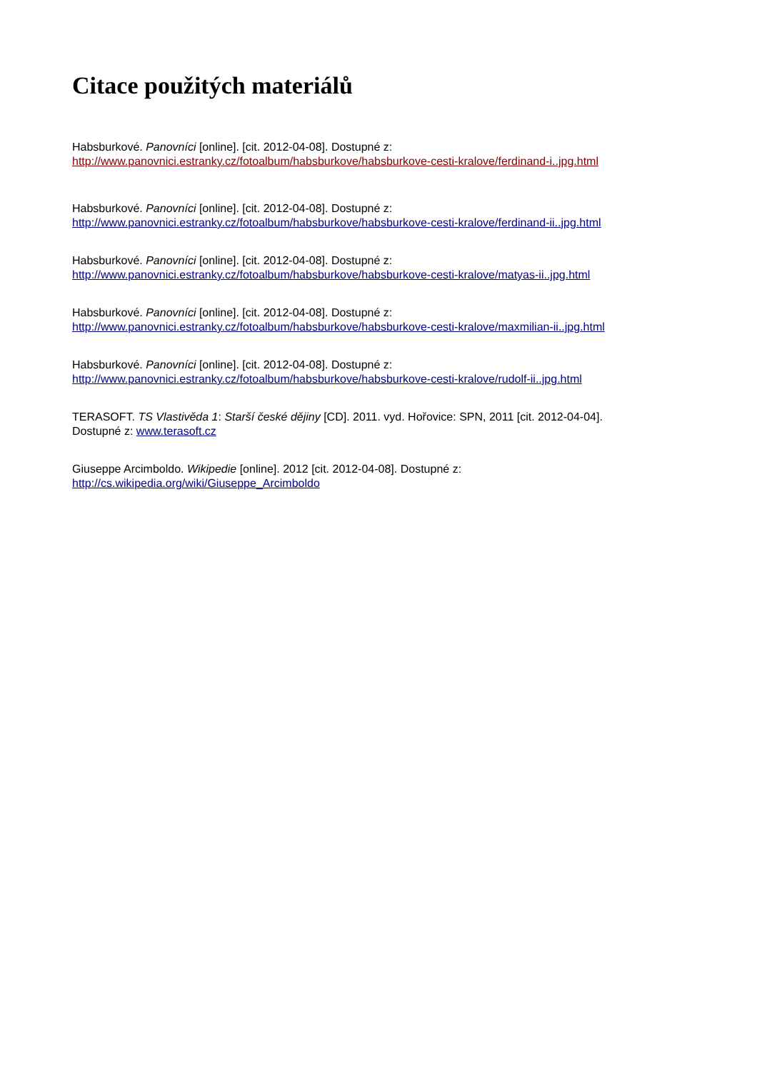Citace použitých materiálů
Habsburkové. Panovníci [online]. [cit. 2012-04-08]. Dostupné z:
http://www.panovnici.estranky.cz/fotoalbum/habsburkove/habsburkove-cesti-kralove/ferdinand-i..jpg.html
Habsburkové. Panovníci [online]. [cit. 2012-04-08]. Dostupné z:
http://www.panovnici.estranky.cz/fotoalbum/habsburkove/habsburkove-cesti-kralove/ferdinand-ii..jpg.html
Habsburkové. Panovníci [online]. [cit. 2012-04-08]. Dostupné z:
http://www.panovnici.estranky.cz/fotoalbum/habsburkove/habsburkove-cesti-kralove/matyas-ii..jpg.html
Habsburkové. Panovníci [online]. [cit. 2012-04-08]. Dostupné z:
http://www.panovnici.estranky.cz/fotoalbum/habsburkove/habsburkove-cesti-kralove/maxmilian-ii..jpg.html
Habsburkové. Panovníci [online]. [cit. 2012-04-08]. Dostupné z:
http://www.panovnici.estranky.cz/fotoalbum/habsburkove/habsburkove-cesti-kralove/rudolf-ii..jpg.html
TERASOFT. TS Vlastivěda 1: Starší české dějiny [CD]. 2011. vyd. Hořovice: SPN, 2011 [cit. 2012-04-04].
Dostupné z: www.terasoft.cz
Giuseppe Arcimboldo. Wikipedie [online]. 2012 [cit. 2012-04-08]. Dostupné z:
http://cs.wikipedia.org/wiki/Giuseppe_Arcimboldo